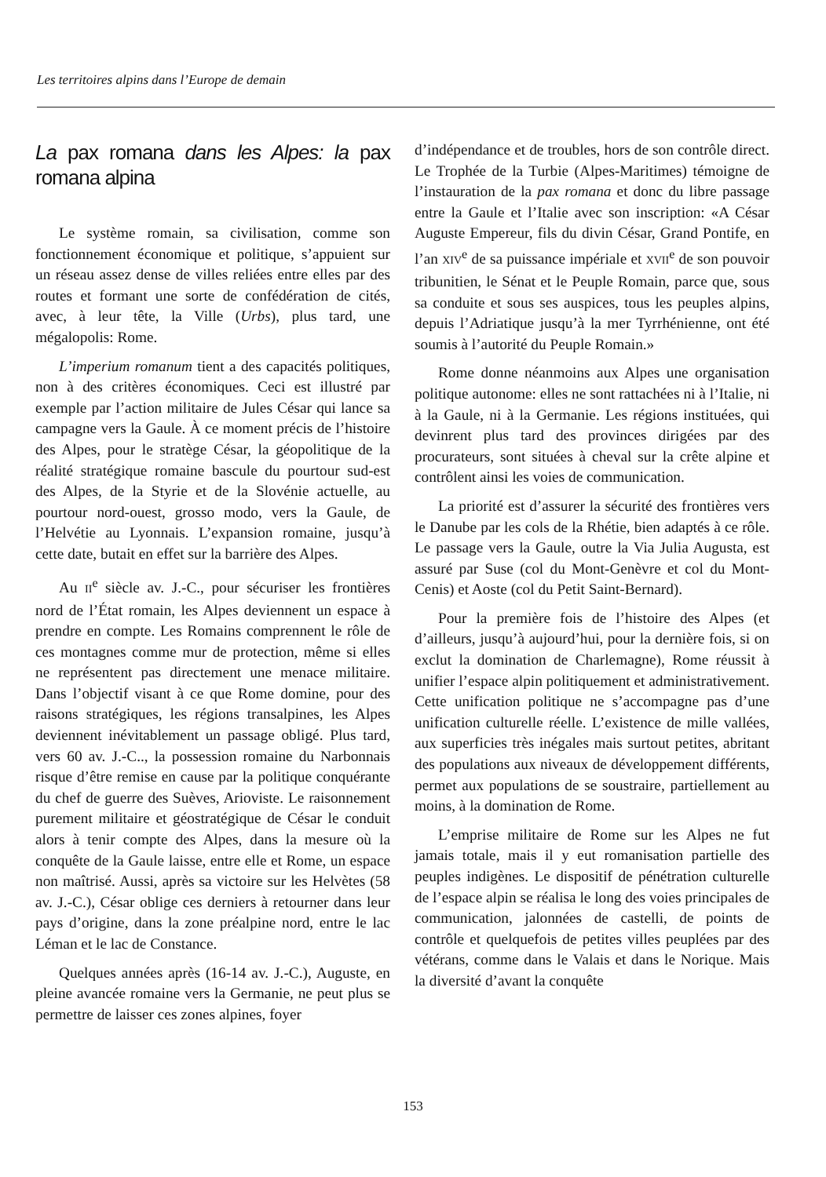Les territoires alpins dans l’Europe de demain
La pax romana dans les Alpes: la pax romana alpina
Le système romain, sa civilisation, comme son fonctionnement économique et politique, s’appuient sur un réseau assez dense de villes reliées entre elles par des routes et formant une sorte de confédération de cités, avec, à leur tête, la Ville (Urbs), plus tard, une mégalopolis: Rome.
L’imperium romanum tient a des capacités politiques, non à des critères économiques. Ceci est illustré par exemple par l’action militaire de Jules César qui lance sa campagne vers la Gaule. À ce moment précis de l’histoire des Alpes, pour le stratège César, la géopolitique de la réalité stratégique romaine bascule du pourtour sud-est des Alpes, de la Styrie et de la Slovénie actuelle, au pourtour nord-ouest, grosso modo, vers la Gaule, de l’Helvétie au Lyonnais. L’expansion romaine, jusqu’à cette date, butait en effet sur la barrière des Alpes.
Au II<sup>e</sup> siècle av. J.-C., pour sécuriser les frontières nord de l’État romain, les Alpes deviennent un espace à prendre en compte. Les Romains comprennent le rôle de ces montagnes comme mur de protection, même si elles ne représentent pas directement une menace militaire. Dans l’objectif visant à ce que Rome domine, pour des raisons stratégiques, les régions transalpines, les Alpes deviennent inévitablement un passage obligé. Plus tard, vers 60 av. J.-C.., la possession romaine du Narbonnais risque d’être remise en cause par la politique conquérante du chef de guerre des Suèves, Arioviste. Le raisonnement purement militaire et géostratégique de César le conduit alors à tenir compte des Alpes, dans la mesure où la conquête de la Gaule laisse, entre elle et Rome, un espace non maîtrisé. Aussi, après sa victoire sur les Helvètes (58 av. J.-C.), César oblige ces derniers à retourner dans leur pays d’origine, dans la zone préalpine nord, entre le lac Léman et le lac de Constance.
Quelques années après (16-14 av. J.-C.), Auguste, en pleine avancée romaine vers la Germanie, ne peut plus se permettre de laisser ces zones alpines, foyer
d’indépendance et de troubles, hors de son contrôle direct. Le Trophée de la Turbie (Alpes-Maritimes) témoigne de l’instauration de la pax romana et donc du libre passage entre la Gaule et l’Italie avec son inscription: «A César Auguste Empereur, fils du divin César, Grand Pontife, en l’an XIV<sup>e</sup> de sa puissance impériale et XVII<sup>e</sup> de son pouvoir tribunitien, le Sénat et le Peuple Romain, parce que, sous sa conduite et sous ses auspices, tous les peuples alpins, depuis l’Adriatique jusqu’à la mer Tyrrhénienne, ont été soumis à l’autorité du Peuple Romain.»
Rome donne néanmoins aux Alpes une organisation politique autonome: elles ne sont rattachées ni à l’Italie, ni à la Gaule, ni à la Germanie. Les régions instituées, qui devinrent plus tard des provinces dirigées par des procurateurs, sont situées à cheval sur la crête alpine et contrôlent ainsi les voies de communication.
La priorité est d’assurer la sécurité des frontières vers le Danube par les cols de la Rhétie, bien adaptés à ce rôle. Le passage vers la Gaule, outre la Via Julia Augusta, est assuré par Suse (col du Mont-Genèvre et col du Mont-Cenis) et Aoste (col du Petit Saint-Bernard).
Pour la première fois de l’histoire des Alpes (et d’ailleurs, jusqu’à aujourd’hui, pour la dernière fois, si on exclut la domination de Charlemagne), Rome réussit à unifier l’espace alpin politiquement et administrativement. Cette unification politique ne s’accompagne pas d’une unification culturelle réelle. L’existence de mille vallées, aux superficies très inégales mais surtout petites, abritant des populations aux niveaux de développement différents, permet aux populations de se soustraire, partiellement au moins, à la domination de Rome.
L’emprise militaire de Rome sur les Alpes ne fut jamais totale, mais il y eut romanisation partielle des peuples indigènes. Le dispositif de pénétration culturelle de l’espace alpin se réalisa le long des voies principales de communication, jalonnées de castelli, de points de contrôle et quelquefois de petites villes peuplées par des vétérans, comme dans le Valais et dans le Norique. Mais la diversité d’avant la conquête
153